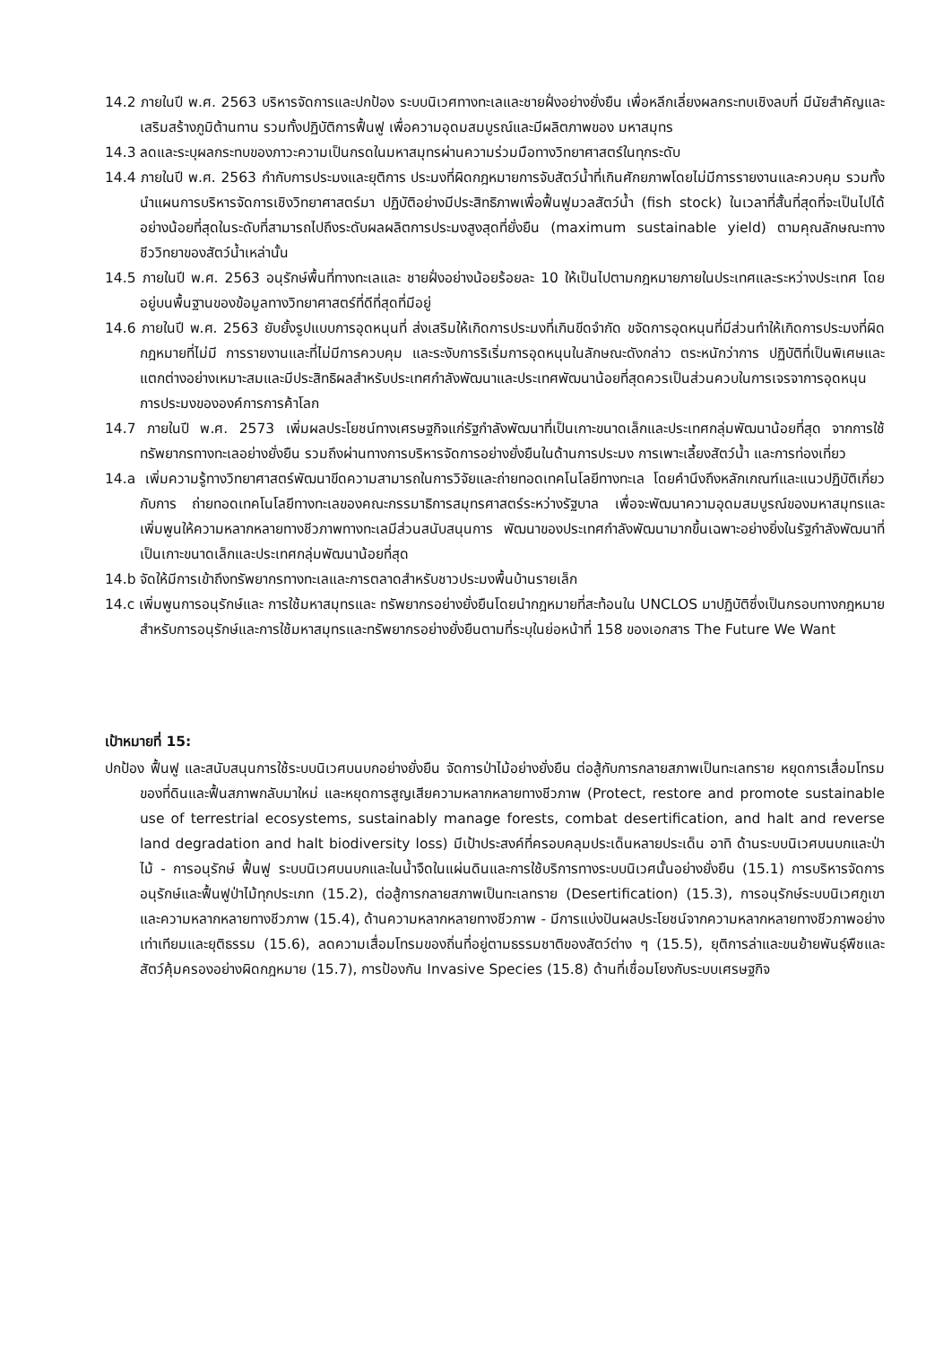14.2 ภายในปี พ.ศ. 2563 บริหารจัดการและปกป้อง ระบบนิเวศทางทะเลและชายฝั่งอย่างยั่งยืน เพื่อหลีกเลี่ยงผลกระทบเชิงลบที่ มีนัยสำคัญและเสริมสร้างภูมิต้านทาน รวมทั้งปฏิบัติการฟื้นฟู เพื่อความอุดมสมบูรณ์และมีผลิตภาพของ มหาสมุทร
14.3 ลดและระบุผลกระทบของภาวะความเป็นกรดในมหาสมุทรผ่านความร่วมมือทางวิทยาศาสตร์ในทุกระดับ
14.4 ภายในปี พ.ศ. 2563 กำกับการประมงและยุติการ ประมงที่ผิดกฎหมายการจับสัตว์น้ำที่เกินศักยภาพโดยไม่มีการรายงานและควบคุม รวมทั้งนำแผนการบริหารจัดการเชิงวิทยาศาสตร์มา ปฏิบัติอย่างมีประสิทธิภาพเพื่อฟื้นฟูมวลสัตว์น้ำ (fish stock) ในเวลาที่สั้นที่สุดที่จะเป็นไปได้อย่างน้อยที่สุดในระดับที่สามารถไปถึงระดับผลผลิตการประมงสูงสุดที่ยั่งยืน (maximum sustainable yield) ตามคุณลักษณะทางชีววิทยาของสัตว์น้ำเหล่านั้น
14.5 ภายในปี พ.ศ. 2563 อนุรักษ์พื้นที่ทางทะเลและ ชายฝั่งอย่างน้อยร้อยละ 10 ให้เป็นไปตามกฎหมายภายในประเทศและระหว่างประเทศ โดยอยู่บนพื้นฐานของข้อมูลทางวิทยาศาสตร์ที่ดีที่สุดที่มีอยู่
14.6 ภายในปี พ.ศ. 2563 ยับยั้งรูปแบบการอุดหนุนที่ ส่งเสริมให้เกิดการประมงที่เกินขีดจำกัด ขจัดการอุดหนุนที่มีส่วนทำให้เกิดการประมงที่ผิดกฎหมายที่ไม่มี การรายงานและที่ไม่มีการควบคุม และระงับการริเริ่มการอุดหนุนในลักษณะดังกล่าว ตระหนักว่าการ ปฏิบัติที่เป็นพิเศษและแตกต่างอย่างเหมาะสมและมีประสิทธิผลสำหรับประเทศกำลังพัฒนาและประเทศพัฒนาน้อยที่สุดควรเป็นส่วนควบในการเจรจาการอุดหนุนการประมงขององค์การการค้าโลก
14.7 ภายในปี พ.ศ. 2573 เพิ่มผลประโยชน์ทางเศรษฐกิจแก่รัฐกำลังพัฒนาที่เป็นเกาะขนาดเล็กและประเทศกลุ่มพัฒนาน้อยที่สุด จากการใช้ทรัพยากรทางทะเลอย่างยั่งยืน รวมถึงผ่านทางการบริหารจัดการอย่างยั่งยืนในด้านการประมง การเพาะเลี้ยงสัตว์น้ำ และการท่องเที่ยว
14.a เพิ่มความรู้ทางวิทยาศาสตร์พัฒนาขีดความสามารถในการวิจัยและถ่ายทอดเทคโนโลยีทางทะเล โดยคำนึงถึงหลักเกณฑ์และแนวปฏิบัติเกี่ยวกับการ ถ่ายทอดเทคโนโลยีทางทะเลของคณะกรรมาธิการสมุทรศาสตร์ระหว่างรัฐบาล เพื่อจะพัฒนาความอุดมสมบูรณ์ของมหาสมุทรและเพิ่มพูนให้ความหลากหลายทางชีวภาพทางทะเลมีส่วนสนับสนุนการ พัฒนาของประเทศกำลังพัฒนามากขึ้นเฉพาะอย่างยิ่งในรัฐกำลังพัฒนาที่เป็นเกาะขนาดเล็กและประเทศกลุ่มพัฒนาน้อยที่สุด
14.b จัดให้มีการเข้าถึงทรัพยากรทางทะเลและการตลาดสำหรับชาวประมงพื้นบ้านรายเล็ก
14.c เพิ่มพูนการอนุรักษ์และ การใช้มหาสมุทรและ ทรัพยากรอย่างยั่งยืนโดยนำกฎหมายที่สะท้อนใน UNCLOS มาปฏิบัติซึ่งเป็นกรอบทางกฎหมายสำหรับการอนุรักษ์และการใช้มหาสมุทรและทรัพยากรอย่างยั่งยืนตามที่ระบุในย่อหน้าที่ 158 ของเอกสาร The Future We Want
เป้าหมายที่ 15:
ปกป้อง ฟื้นฟู และสนับสนุนการใช้ระบบนิเวศบนบกอย่างยั่งยืน จัดการป่าไม้อย่างยั่งยืน ต่อสู้กับการกลายสภาพเป็นทะเลทราย หยุดการเสื่อมโทรมของที่ดินและฟื้นสภาพกลับมาใหม่ และหยุดการสูญเสียความหลากหลายทางชีวภาพ (Protect, restore and promote sustainable use of terrestrial ecosystems, sustainably manage forests, combat desertification, and halt and reverse land degradation and halt biodiversity loss) มีเป้าประสงค์ที่ครอบคลุมประเด็นหลายประเด็น อาทิ ด้านระบบนิเวศบนบกและป่าไม้ - การอนุรักษ์ ฟื้นฟู ระบบนิเวศบนบกและในน้ำจืดในแผ่นดินและการใช้บริการทางระบบนิเวศนั้นอย่างยั่งยืน (15.1) การบริหารจัดการ อนุรักษ์และฟื้นฟูป่าไม้ทุกประเภท (15.2), ต่อสู้การกลายสภาพเป็นทะเลทราย (Desertification) (15.3), การอนุรักษ์ระบบนิเวศภูเขาและความหลากหลายทางชีวภาพ (15.4), ด้านความหลากหลายทางชีวภาพ - มีการแบ่งปันผลประโยชน์จากความหลากหลายทางชีวภาพอย่างเท่าเทียมและยุติธรรม (15.6), ลดความเสื่อมโทรมของถิ่นที่อยู่ตามธรรมชาติของสัตว์ต่าง ๆ (15.5), ยุติการล่าและขนย้ายพันธุ์พืชและสัตว์คุ้มครองอย่างผิดกฎหมาย (15.7), การป้องกัน Invasive Species (15.8) ด้านที่เชื่อมโยงกับระบบเศรษฐกิจ